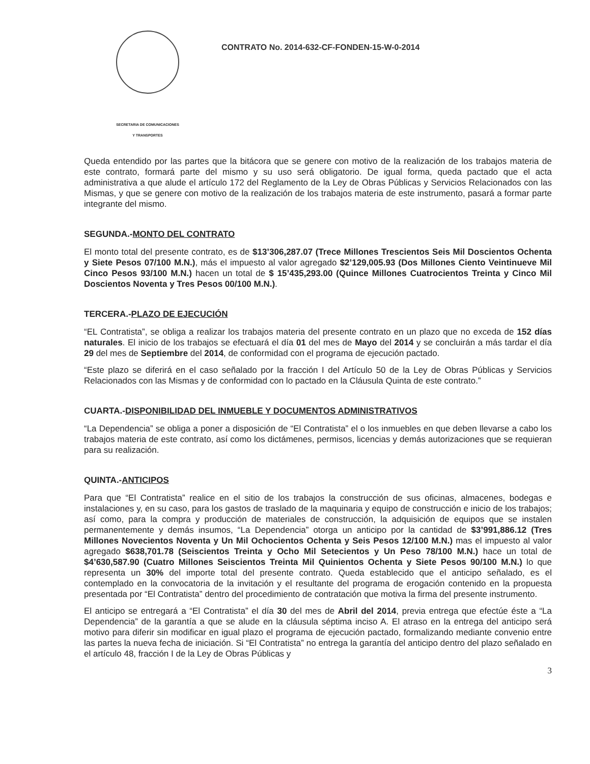SECRETARIA DE COMUNICACIONES
Y TRANSPORTES
CONTRATO No. 2014-632-CF-FONDEN-15-W-0-2014
Queda entendido por las partes que la bitácora que se genere con motivo de la realización de los trabajos materia de este contrato, formará parte del mismo y su uso será obligatorio. De igual forma, queda pactado que el acta administrativa a que alude el artículo 172 del Reglamento de la Ley de Obras Públicas y Servicios Relacionados con las Mismas, y que se genere con motivo de la realización de los trabajos materia de este instrumento, pasará a formar parte integrante del mismo.
SEGUNDA.-MONTO DEL CONTRATO
El monto total del presente contrato, es de $13’306,287.07 (Trece Millones Trescientos Seis Mil Doscientos Ochenta y Siete Pesos 07/100 M.N.), más el impuesto al valor agregado $2’129,005.93 (Dos Millones Ciento Veintinueve Mil Cinco Pesos 93/100 M.N.) hacen un total de $ 15’435,293.00 (Quince Millones Cuatrocientos Treinta y Cinco Mil Doscientos Noventa y Tres Pesos 00/100 M.N.).
TERCERA.-PLAZO DE EJECUCIÓN
“EL Contratista”, se obliga a realizar los trabajos materia del presente contrato en un plazo que no exceda de 152 días naturales. El inicio de los trabajos se efectuará el día 01 del mes de Mayo del 2014 y se concluirán a más tardar el día 29 del mes de Septiembre del 2014, de conformidad con el programa de ejecución pactado.
“Este plazo se diferirá en el caso señalado por la fracción I del Artículo 50 de la Ley de Obras Públicas y Servicios Relacionados con las Mismas y de conformidad con lo pactado en la Cláusula Quinta de este contrato.”
CUARTA.-DISPONIBILIDAD DEL INMUEBLE Y DOCUMENTOS ADMINISTRATIVOS
“La Dependencia” se obliga a poner a disposición de “El Contratista” el o los inmuebles en que deben llevarse a cabo los trabajos materia de este contrato, así como los dictámenes, permisos, licencias y demás autorizaciones que se requieran para su realización.
QUINTA.-ANTICIPOS
Para que “El Contratista” realice en el sitio de los trabajos la construcción de sus oficinas, almacenes, bodegas e instalaciones y, en su caso, para los gastos de traslado de la maquinaria y equipo de construcción e inicio de los trabajos; así como, para la compra y producción de materiales de construcción, la adquisición de equipos que se instalen permanentemente y demás insumos, “La Dependencia” otorga un anticipo por la cantidad de $3’991,886.12 (Tres Millones Novecientos Noventa y Un Mil Ochocientos Ochenta y Seis Pesos 12/100 M.N.) mas el impuesto al valor agregado $638,701.78 (Seiscientos Treinta y Ocho Mil Setecientos y Un Peso 78/100 M.N.) hace un total de $4’630,587.90 (Cuatro Millones Seiscientos Treinta Mil Quinientos Ochenta y Siete Pesos 90/100 M.N.) lo que representa un 30% del importe total del presente contrato. Queda establecido que el anticipo señalado, es el contemplado en la convocatoria de la invitación y el resultante del programa de erogación contenido en la propuesta presentada por “El Contratista” dentro del procedimiento de contratación que motiva la firma del presente instrumento.
El anticipo se entregará a “El Contratista” el día 30 del mes de Abril del 2014, previa entrega que efectúe éste a “La Dependencia” de la garantía a que se alude en la cláusula séptima inciso A. El atraso en la entrega del anticipo será motivo para diferir sin modificar en igual plazo el programa de ejecución pactado, formalizando mediante convenio entre las partes la nueva fecha de iniciación. Si “El Contratista” no entrega la garantía del anticipo dentro del plazo señalado en el artículo 48, fracción I de la Ley de Obras Públicas y
3